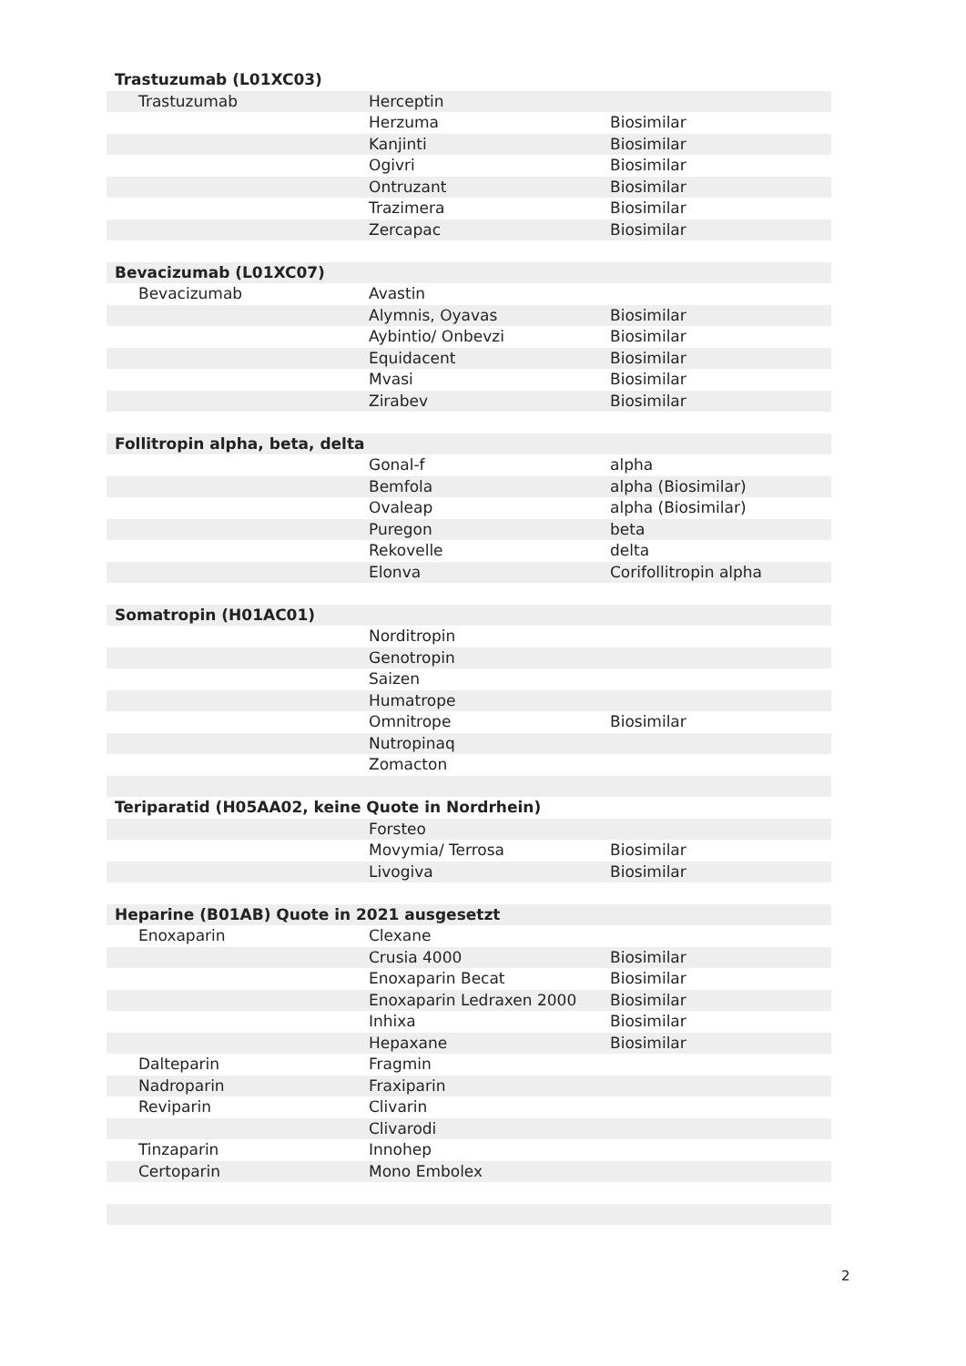| Trastuzumab (L01XC03) | | |
| Trastuzumab | Herceptin | |
| | Herzuma | Biosimilar |
| | Kanjinti | Biosimilar |
| | Ogivri | Biosimilar |
| | Ontruzant | Biosimilar |
| | Trazimera | Biosimilar |
| | Zercapac | Biosimilar |
| Bevacizumab (L01XC07) | | |
| Bevacizumab | Avastin | |
| | Alymnis, Oyavas | Biosimilar |
| | Aybintio/ Onbevzi | Biosimilar |
| | Equidacent | Biosimilar |
| | Mvasi | Biosimilar |
| | Zirabev | Biosimilar |
| Follitropin alpha, beta, delta | | |
| | Gonal-f | alpha |
| | Bemfola | alpha (Biosimilar) |
| | Ovaleap | alpha (Biosimilar) |
| | Puregon | beta |
| | Rekovelle | delta |
| | Elonva | Corifollitropin alpha |
| Somatropin (H01AC01) | | |
| | Norditropin | |
| | Genotropin | |
| | Saizen | |
| | Humatrope | |
| | Omnitrope | Biosimilar |
| | Nutropinaq | |
| | Zomacton | |
| Teriparatid (H05AA02, keine Quote in Nordrhein) | | |
| | Forsteo | |
| | Movymia/ Terrosa | Biosimilar |
| | Livogiva | Biosimilar |
| Heparine (B01AB) Quote in 2021 ausgesetzt | | |
| Enoxaparin | Clexane | |
| | Crusia 4000 | Biosimilar |
| | Enoxaparin Becat | Biosimilar |
| | Enoxaparin Ledraxen 2000 | Biosimilar |
| | Inhixa | Biosimilar |
| | Hepaxane | Biosimilar |
| Dalteparin | Fragmin | |
| Nadroparin | Fraxiparin | |
| Reviparin | Clivarin | |
| | Clivarodi | |
| Tinzaparin | Innohep | |
| Certoparin | Mono Embolex | |
2